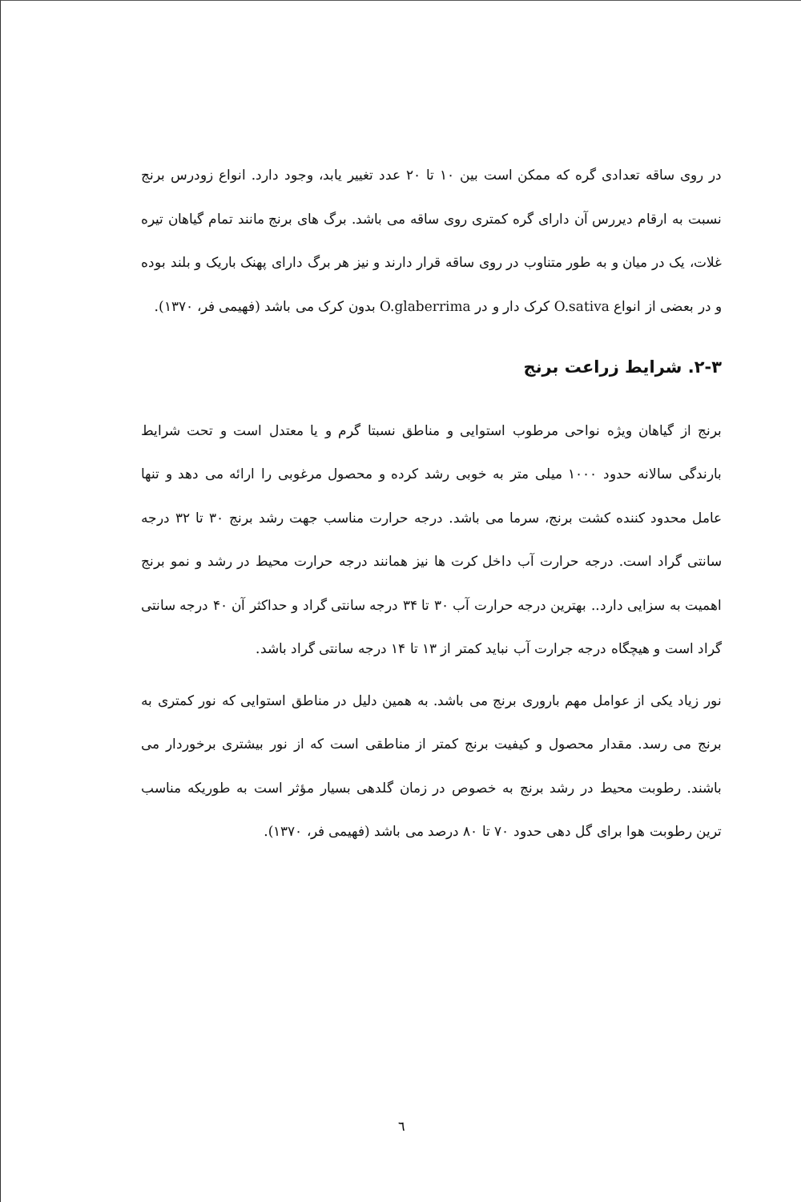در روی ساقه تعدادی گره که ممکن است بین ۱۰ تا ۲۰ عدد تغییر یابد، وجود دارد. انواع زودرس برنج نسبت به ارقام دیررس آن دارای گره کمتری روی ساقه می باشد. برگ های برنج مانند تمام گیاهان تیره غلات، یک در میان و به طور متناوب در روی ساقه قرار دارند و نیز هر برگ دارای پهنک باریک و بلند بوده و در بعضی از انواع O.sativa کرک دار و در O.glaberrima بدون کرک می باشد (فهیمی فر، ۱۳۷۰).
۲-۳. شرایط زراعت برنج
برنج از گیاهان ویژه نواحی مرطوب استوایی و مناطق نسبتا گرم و یا معتدل است و تحت شرایط بارندگی سالانه حدود ۱۰۰۰ میلی متر به خوبی رشد کرده و محصول مرغوبی را ارائه می دهد و تنها عامل محدود کننده کشت برنج، سرما می باشد. درجه حرارت مناسب جهت رشد برنج ۳۰ تا ۳۲ درجه سانتی گراد است. درجه حرارت آب داخل کرت ها نیز همانند درجه حرارت محیط در رشد و نمو برنج اهمیت به سزایی دارد.. بهترین درجه حرارت آب ۳۰ تا ۳۴ درجه سانتی گراد و حداکثر آن ۴۰ درجه سانتی گراد است و هیچگاه درجه جرارت آب نباید کمتر از ۱۳ تا ۱۴ درجه سانتی گراد باشد.
نور زیاد یکی از عوامل مهم باروری برنج می باشد. به همین دلیل در مناطق استوایی که نور کمتری به برنج می رسد. مقدار محصول و کیفیت برنج کمتر از مناطقی است که از نور بیشتری برخوردار می باشند. رطوبت محیط در رشد برنج به خصوص در زمان گلدهی بسیار مؤثر است به طوریکه مناسب ترین رطوبت هوا برای گل دهی حدود ۷۰ تا ۸۰ درصد می باشد (فهیمی فر، ۱۳۷۰).
٦